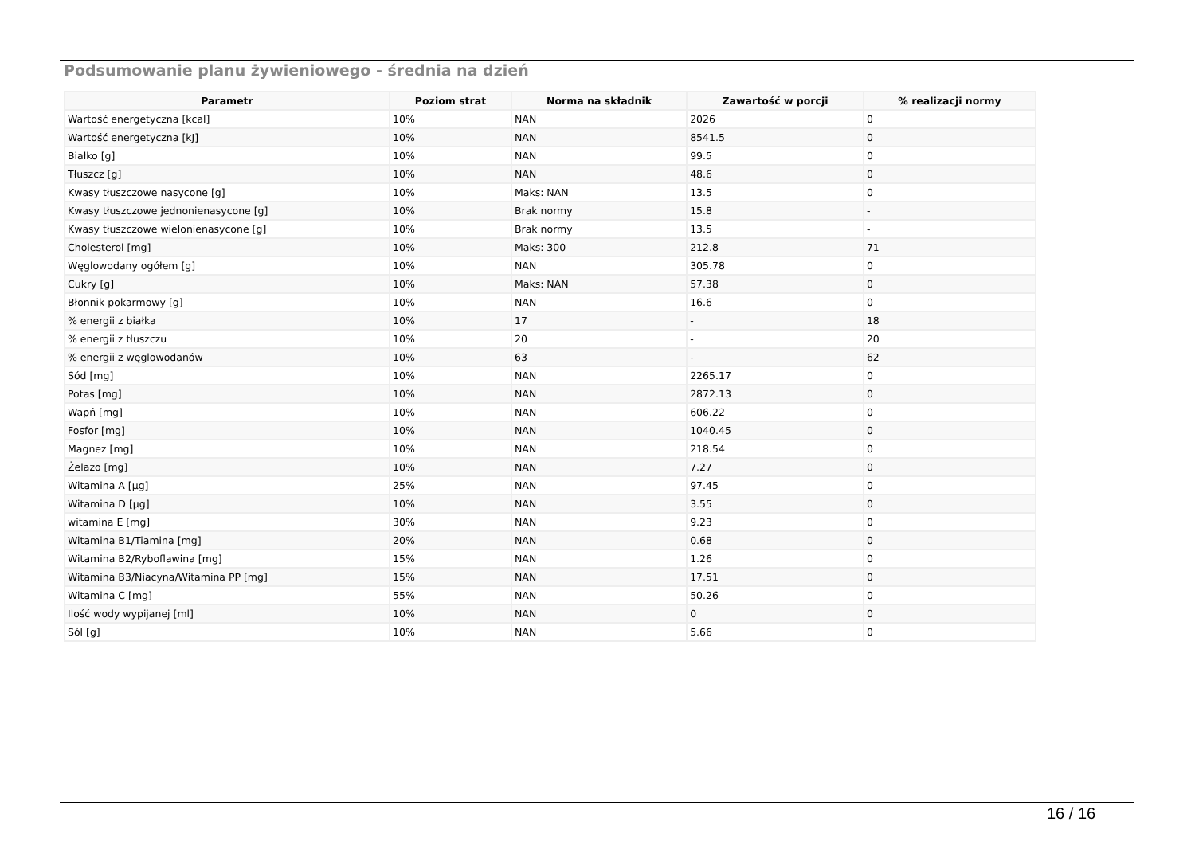Podsumowanie planu żywieniowego - średnia na dzień
| Parametr | Poziom strat | Norma na składnik | Zawartość w porcji | % realizacji normy |
| --- | --- | --- | --- | --- |
| Wartość energetyczna [kcal] | 10% | NAN | 2026 | 0 |
| Wartość energetyczna [kJ] | 10% | NAN | 8541.5 | 0 |
| Białko [g] | 10% | NAN | 99.5 | 0 |
| Tłuszcz [g] | 10% | NAN | 48.6 | 0 |
| Kwasy tłuszczowe nasycone [g] | 10% | Maks: NAN | 13.5 | 0 |
| Kwasy tłuszczowe jednonienasycone [g] | 10% | Brak normy | 15.8 | - |
| Kwasy tłuszczowe wielonienasycone [g] | 10% | Brak normy | 13.5 | - |
| Cholesterol [mg] | 10% | Maks: 300 | 212.8 | 71 |
| Węglowodany ogółem [g] | 10% | NAN | 305.78 | 0 |
| Cukry [g] | 10% | Maks: NAN | 57.38 | 0 |
| Błonnik pokarmowy [g] | 10% | NAN | 16.6 | 0 |
| % energii z białka | 10% | 17 | - | 18 |
| % energii z tłuszczu | 10% | 20 | - | 20 |
| % energii z węglowodanów | 10% | 63 | - | 62 |
| Sód [mg] | 10% | NAN | 2265.17 | 0 |
| Potas [mg] | 10% | NAN | 2872.13 | 0 |
| Wapń [mg] | 10% | NAN | 606.22 | 0 |
| Fosfor [mg] | 10% | NAN | 1040.45 | 0 |
| Magnez [mg] | 10% | NAN | 218.54 | 0 |
| Żelazo [mg] | 10% | NAN | 7.27 | 0 |
| Witamina A [µg] | 25% | NAN | 97.45 | 0 |
| Witamina D [µg] | 10% | NAN | 3.55 | 0 |
| witamina E [mg] | 30% | NAN | 9.23 | 0 |
| Witamina B1/Tiamina [mg] | 20% | NAN | 0.68 | 0 |
| Witamina B2/Ryboflawina [mg] | 15% | NAN | 1.26 | 0 |
| Witamina B3/Niacyna/Witamina PP [mg] | 15% | NAN | 17.51 | 0 |
| Witamina C [mg] | 55% | NAN | 50.26 | 0 |
| Ilość wody wypijanej [ml] | 10% | NAN | 0 | 0 |
| Sól [g] | 10% | NAN | 5.66 | 0 |
16 / 16